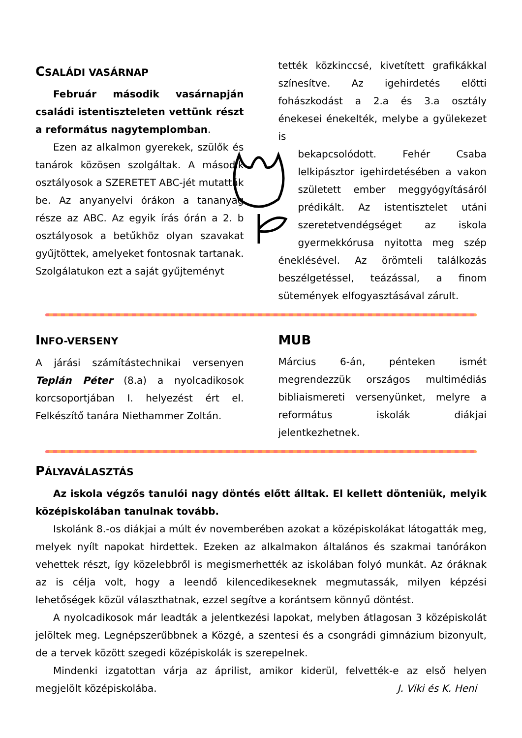CSALÁDI VASÁRNAP
Február második vasárnapján családi istentiszteleten vettünk részt a református nagytemplomban.
Ezen az alkalmon gyerekek, szülők és tanárok közösen szolgáltak. A második osztályosok a SZERETET ABC-jét mutatták be. Az anyanyelvi órákon a tananyag része az ABC. Az egyik írás órán a 2. b osztályosok a betűkhöz olyan szavakat gyűjtöttek, amelyeket fontosnak tartanak. Szolgálatukon ezt a saját gyűjteményt
tették közkinccsé, kivetített grafikákkal színesítve. Az igehirdetés előtti fohászkodást a 2.a és 3.a osztály énekesei énekelték, melybe a gyülekezet is
bekapcsolódott. Fehér Csaba lelkipásztor igehirdetésében a vakon született ember meggyógyításáról prédikált. Az istentisztelet utáni szeretetvendégséget az iskola gyermekkórusa nyitotta meg szép éneklésével. Az örömteli találkozás beszélgetéssel, teázással, a finom sütemények elfogyasztásával zárult.
INFO-VERSENY
A járási számítástechnikai versenyen Teplán Péter (8.a) a nyolcadikosok korcsoportjában I. helyezést ért el. Felkészítő tanára Niethammer Zoltán.
MUB
Március 6-án, pénteken ismét megrendezzük országos multimédiás bibliaismereti versenyünket, melyre a református iskolák diákjai jelentkezhetnek.
PÁLYAVÁLASZTÁS
Az iskola végzős tanulói nagy döntés előtt álltak. El kellett dönteniük, melyik középiskolában tanulnak tovább.
Iskolánk 8.-os diákjai a múlt év novemberében azokat a középiskolákat látogatták meg, melyek nyílt napokat hirdettek. Ezeken az alkalmakon általános és szakmai tanórákon vehettek részt, így közelebbről is megismerhették az iskolában folyó munkát. Az óráknak az is célja volt, hogy a leendő kilencedikeseknek megmutassák, milyen képzési lehetőségek közül választhatnak, ezzel segítve a korántsem könnyű döntést.
A nyolcadikosok már leadták a jelentkezési lapokat, melyben átlagosan 3 középiskolát jelöltek meg. Legnépszerűbbnek a Közgé, a szentesi és a csongrádi gimnázium bizonyult, de a tervek között szegedi középiskolák is szerepelnek.
Mindenki izgatottan várja az áprilist, amikor kiderül, felvették-e az első helyen megjelölt középiskolába. J. Viki és K. Heni